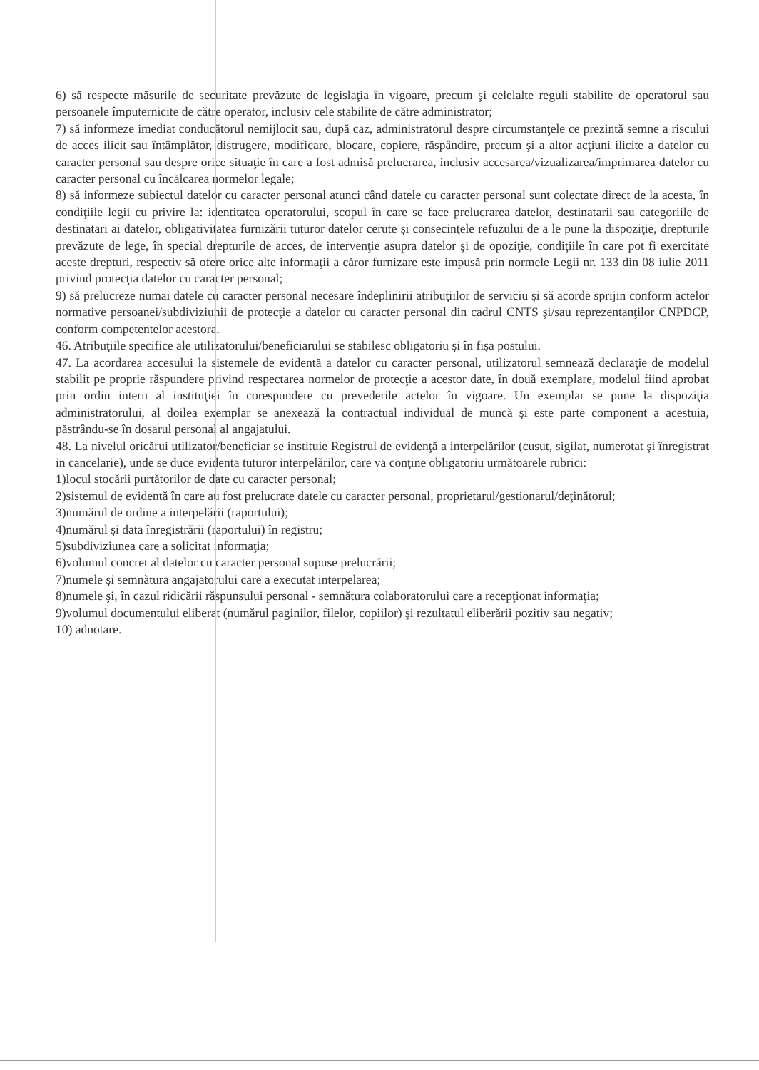6) să respecte măsurile de securitate prevăzute de legislaţia în vigoare, precum şi celelalte reguli stabilite de operatorul sau persoanele împuternicite de către operator, inclusiv cele stabilite de către administrator;
7) să informeze imediat conducătorul nemijlocit sau, după caz, administratorul despre circumstanţele ce prezintă semne a riscului de acces ilicit sau întâmplător, distrugere, modificare, blocare, copiere, răspândire, precum şi a altor acţiuni ilicite a datelor cu caracter personal sau despre orice situaţie în care a fost admisă prelucrarea, inclusiv accesarea/vizualizarea/imprimarea datelor cu caracter personal cu încălcarea normelor legale;
8) să informeze subiectul datelor cu caracter personal atunci când datele cu caracter personal sunt colectate direct de la acesta, în condiţiile legii cu privire la: identitatea operatorului, scopul în care se face prelucrarea datelor, destinatarii sau categoriile de destinatari ai datelor, obligativitatea furnizării tuturor datelor cerute şi consecinţele refuzului de a le pune la dispoziţie, drepturile prevăzute de lege, în special drepturile de acces, de intervenţie asupra datelor şi de opoziţie, condiţiile în care pot fi exercitate aceste drepturi, respectiv să ofere orice alte informaţii a căror furnizare este impusă prin normele Legii nr. 133 din 08 iulie 2011 privind protecţia datelor cu caracter personal;
9) să prelucreze numai datele cu caracter personal necesare îndeplinirii atribuţiilor de serviciu şi să acorde sprijin conform actelor normative persoanei/subdiviziunii de protecţie a datelor cu caracter personal din cadrul CNTS şi/sau reprezentanţilor CNPDCP, conform competentelor acestora.
46. Atribuţiile specifice ale utilizatorului/beneficiarului se stabilesc obligatoriu şi în fişa postului.
47. La acordarea accesului la sistemele de evidentă a datelor cu caracter personal, utilizatorul semnează declaraţie de modelul stabilit pe proprie răspundere privind respectarea normelor de protecţie a acestor date, în două exemplare, modelul fiind aprobat prin ordin intern al instituţiei în corespundere cu prevederile actelor în vigoare. Un exemplar se pune la dispoziţia administratorului, al doilea exemplar se anexează la contractual individual de muncă şi este parte component a acestuia, păstrându-se în dosarul personal al angajatului.
48. La nivelul oricărui utilizator/beneficiar se instituie Registrul de evidenţă a interpelărilor (cusut, sigilat, numerotat şi înregistrat in cancelarie), unde se duce evidenta tuturor interpelărilor, care va conţine obligatoriu următoarele rubrici:
1)locul stocării purtătorilor de date cu caracter personal;
2)sistemul de evidentă în care au fost prelucrate datele cu caracter personal, proprietarul/gestionarul/deţinătorul;
3)numărul de ordine a interpelării (raportului);
4)numărul şi data înregistrării (raportului) în registru;
5)subdiviziunea care a solicitat informaţia;
6)volumul concret al datelor cu caracter personal supuse prelucrării;
7)numele şi semnătura angajatorului care a executat interpelarea;
8)numele şi, în cazul ridicării răspunsului personal - semnătura colaboratorului care a recepţionat informaţia;
9)volumul documentului eliberat (numărul paginilor, filelor, copiilor) şi rezultatul eliberării pozitiv sau negativ;
10) adnotare.